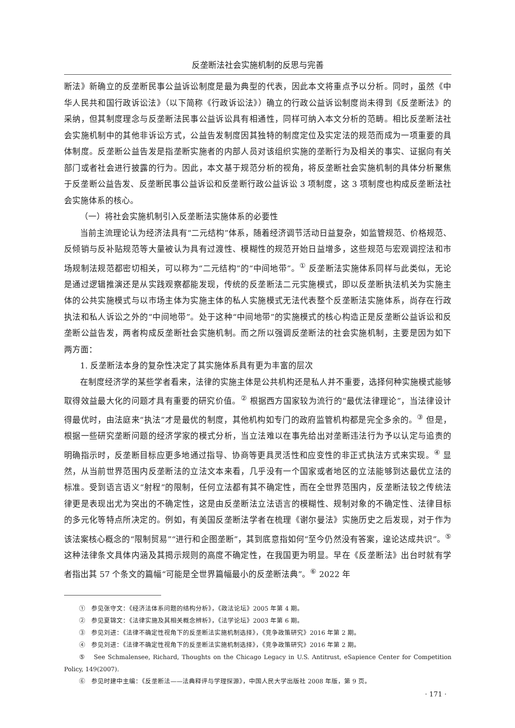反垄断法社会实施机制的反思与完善
断法》新确立的反垄断民事公益诉讼制度是最为典型的代表，因此本文将重点予以分析。同时，虽然《中华人民共和国行政诉讼法》（以下简称《行政诉讼法》）确立的行政公益诉讼制度尚未得到《反垄断法》的采纳，但其制度理念与反垄断法民事公益诉讼具有相通性，同样可纳入本文分析的范畴。相比反垄断法社会实施机制中的其他非诉讼方式，公益告发制度因其独特的制度定位及实定法的规范而成为一项重要的具体制度。反垄断公益告发是指垄断实施者的内部人员对该组织实施的垄断行为及相关的事实、证据向有关部门或者社会进行披露的行为。因此，本文基于规范分析的视角，将反垄断社会实施机制的具体分析聚焦于反垄断公益告发、反垄断民事公益诉讼和反垄断行政公益诉讼 3 项制度，这 3 项制度也构成反垄断法社会实施体系的核心。
（一）将社会实施机制引入反垄断法实施体系的必要性
当前主流理论认为经济法具有“二元结构”体系，随着经济调节活动日益复杂，如监管规范、价格规范、反倾销与反补贴规范等大量被认为具有过渡性、模糊性的规范开始日益增多，这些规范与宏观调控法和市场规制法规范都密切相关，可以称为“二元结构”的“中间地带”。<sup>①</sup> 反垄断法实施体系同样与此类似，无论是通过逻辑推演还是从实践观察都能发现，传统的反垄断法二元实施模式，即以反垄断执法机关为实施主体的公共实施模式与以市场主体为实施主体的私人实施模式无法代表整个反垄断法实施体系，尚存在行政执法和私人诉讼之外的“中间地带”。处于这种“中间地带”的实施模式的核心构造正是反垄断公益诉讼和反垄断公益告发，两者构成反垄断社会实施机制。而之所以强调反垄断法的社会实施机制，主要是因为如下两方面：
1. 反垄断法本身的复杂性决定了其实施体系具有更为丰富的层次
在制度经济学的某些学者看来，法律的实施主体是公共机构还是私人并不重要，选择何种实施模式能够取得效益最大化的问题才具有重要的研究价值。<sup>②</sup> 根据西方国家较为流行的“最优法律理论”，当法律设计得最优时，由法庭来“执法”才是最优的制度，其他机构如专门的政府监管机构都是完全多余的。<sup>③</sup> 但是，根据一些研究垄断问题的经济学家的模式分析，当立法难以在事先给出对垄断违法行为予以认定与追责的明确指示时，反垄断目标应更多地通过指导、协商等更具灵活性和应变性的非正式执法方式来实现。<sup>④</sup> 显然，从当前世界范围内反垄断法的立法文本来看，几乎没有一个国家或者地区的立法能够到达最优立法的标准。受到语言语义“射程”的限制，任何立法都有其不确定性，而在全世界范围内，反垄断法较之传统法律更是表现出尤为突出的不确定性，这是由反垄断法立法语言的模糊性、规制对象的不确定性、法律目标的多元化等特点所决定的。例如，有美国反垄断法学者在梳理《谢尔曼法》实施历史之后发现，对于作为该法案核心概念的“限制贸易”“进行和企图垄断”，其到底意指如何“至今仍然没有答案，遑论达成共识”。<sup>⑤</sup> 这种法律条文具体内涵及其揭示规则的高度不确定性，在我国更为明显。早在《反垄断法》出台时就有学者指出其 57 个条文的篇幅“可能是全世界篇幅最小的反垄断法典”。<sup>⑥</sup> 2022 年
① 参见张守文：《经济法体系问题的结构分析》，《政法论坛》2005 年第 4 期。
② 参见夏锦文：《法律实施及其相关概念辨析》，《法学论坛》2003 年第 6 期。
③ 参见刘进：《法律不确定性视角下的反垄断法实施机制选择》，《竞争政策研究》2016 年第 2 期。
④ 参见刘进：《法律不确定性视角下的反垄断法实施机制选择》，《竞争政策研究》2016 年第 2 期。
⑤ See Schmalensee, Richard, Thoughts on the Chicago Legacy in U.S. Antitrust, eSapience Center for Competition Policy, 149(2007).
⑥ 参见时建中主编：《反垄断法——法典释评与学理探源》，中国人民大学出版社 2008 年版，第 9 页。
· 171 ·